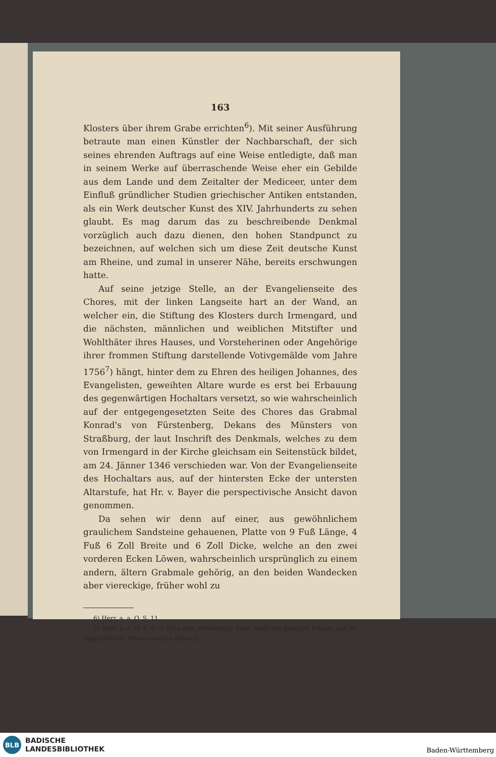163
Klosters über ihrem Grabe errichten<sup>6</sup>). Mit seiner Ausführung betraute man einen Künstler der Nachbarschaft, der sich seines ehrenden Auftrags auf eine Weise entledigte, daß man in seinem Werke auf überraschende Weise eher ein Gebilde aus dem Lande und dem Zeitalter der Mediceer, unter dem Einfluß gründlicher Studien griechischer Antiken entstanden, als ein Werk deutscher Kunst des XIV. Jahrhunderts zu sehen glaubt. Es mag darum das zu beschreibende Denkmal vorzüglich auch dazu dienen, den hohen Standpunct zu bezeichnen, auf welchen sich um diese Zeit deutsche Kunst am Rheine, und zumal in unserer Nähe, bereits erschwungen hatte.
Auf seine jetzige Stelle, an der Evangelienseite des Chores, mit der linken Langseite hart an der Wand, an welcher ein, die Stiftung des Klosters durch Irmengard, und die nächsten, männlichen und weiblichen Mitstifter und Wohlthäter ihres Hauses, und Vorsteherinen oder Angehörige ihrer frommen Stiftung darstellende Votivgemälde vom Jahre 1756<sup>7</sup>) hängt, hinter dem zu Ehren des heiligen Johannes, des Evangelisten, geweihten Altare wurde es erst bei Erbauung des gegenwärtigen Hochaltars versetzt, so wie wahrscheinlich auf der entgegengesetzten Seite des Chores das Grabmal Konrad's von Fürstenberg, Dekans des Münsters von Straßburg, der laut Inschrift des Denkmals, welches zu dem von Irmengard in der Kirche gleichsam ein Seitenstück bildet, am 24. Jänner 1346 verschieden war. Von der Evangelienseite des Hochaltars aus, auf der hintersten Ecke der untersten Altarstufe, hat Hr. v. Bayer die perspectivische Ansicht davon genommen.
Da sehen wir denn auf einer, aus gewöhnlichem graulichem Sandsteine gehauenen, Platte von 9 Fuß Länge, 4 Fuß 6 Zoll Breite und 6 Zoll Dicke, welche an den zwei vorderen Ecken Löwen, wahrscheinlich ursprünglich zu einem andern, ältern Grabmale gehörig, an den beiden Wandecken aber viereckige, früher wohl zu
6) Herr, a. a. O. S. 11.
7) Herr, a. a. O. S. 6. — Eine alte, ehrwürdige Tafel, wohl des gleichen Inhalts, hat ihr unglücklicher Weise weichen müssen.
BLB
BADISCHE
LANDESBIBLIOTHEK
Baden-Württemberg